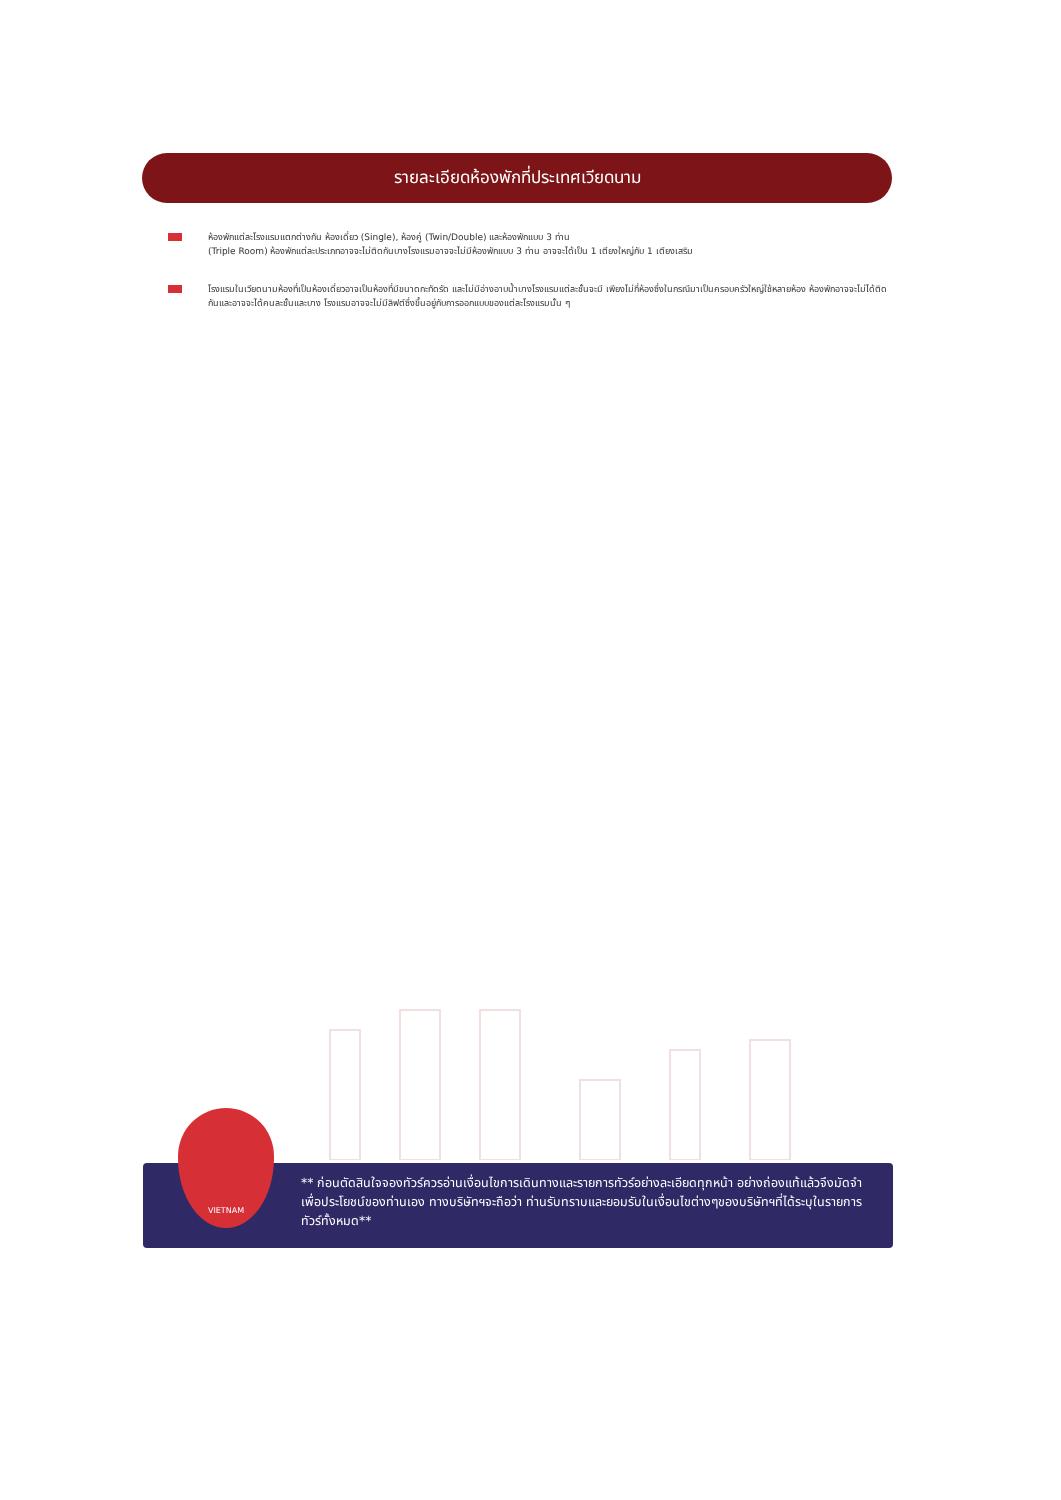รายละเอียดห้องพักที่ประเทศเวียดนาม
ห้องพักแต่ละโรงแรมแตกต่างกัน ห้องเดี่ยว (Single), ห้องคู่ (Twin/Double) และห้องพักแบบ 3 ท่าน
(Triple Room) ห้องพักแต่ละประเภทอาจจะไม่ติดกันบางโรงแรมอาจจะไม่มีห้องพักแบบ 3 ท่าน อาจจะได้เป็น 1 เตียงใหญ่กับ 1 เตียงเสริม
โรงแรมในเวียดนามห้องที่เป็นห้องเดี่ยวอาจเป็นห้องที่มีขนาดกะทัดรัด และไม่มีอ่างอาบน้ำบางโรงแรมแต่ละชั้นจะมี เพียงไม่กี่ห้องซึ่งในกรณีมาเป็นครอบครัวใหญ่ใช้หลายห้อง ห้องพักอาจจะไม่ได้ติดกันและอาจจะได้คนละชั้นและบาง โรงแรมอาจจะไม่มีลิฟต์ซึ่งขึ้นอยู่กับการออกแบบของแต่ละโรงแรมนั้น ๆ
** ก่อนตัดสินใจจองทัวร์ควรอ่านเงื่อนไขการเดินทางและรายการทัวร์อย่างละเอียดทุกหน้า อย่างถ่องแท้แล้วจึงมัดจำเพื่อประโยชน์ของท่านเอง ทางบริษัทฯจะถือว่า ท่านรับทราบและยอมรับในเงื่อนไขต่างๆของบริษัทฯที่ได้ระบุในรายการทัวร์ทั้งหมด**
VIETNAM